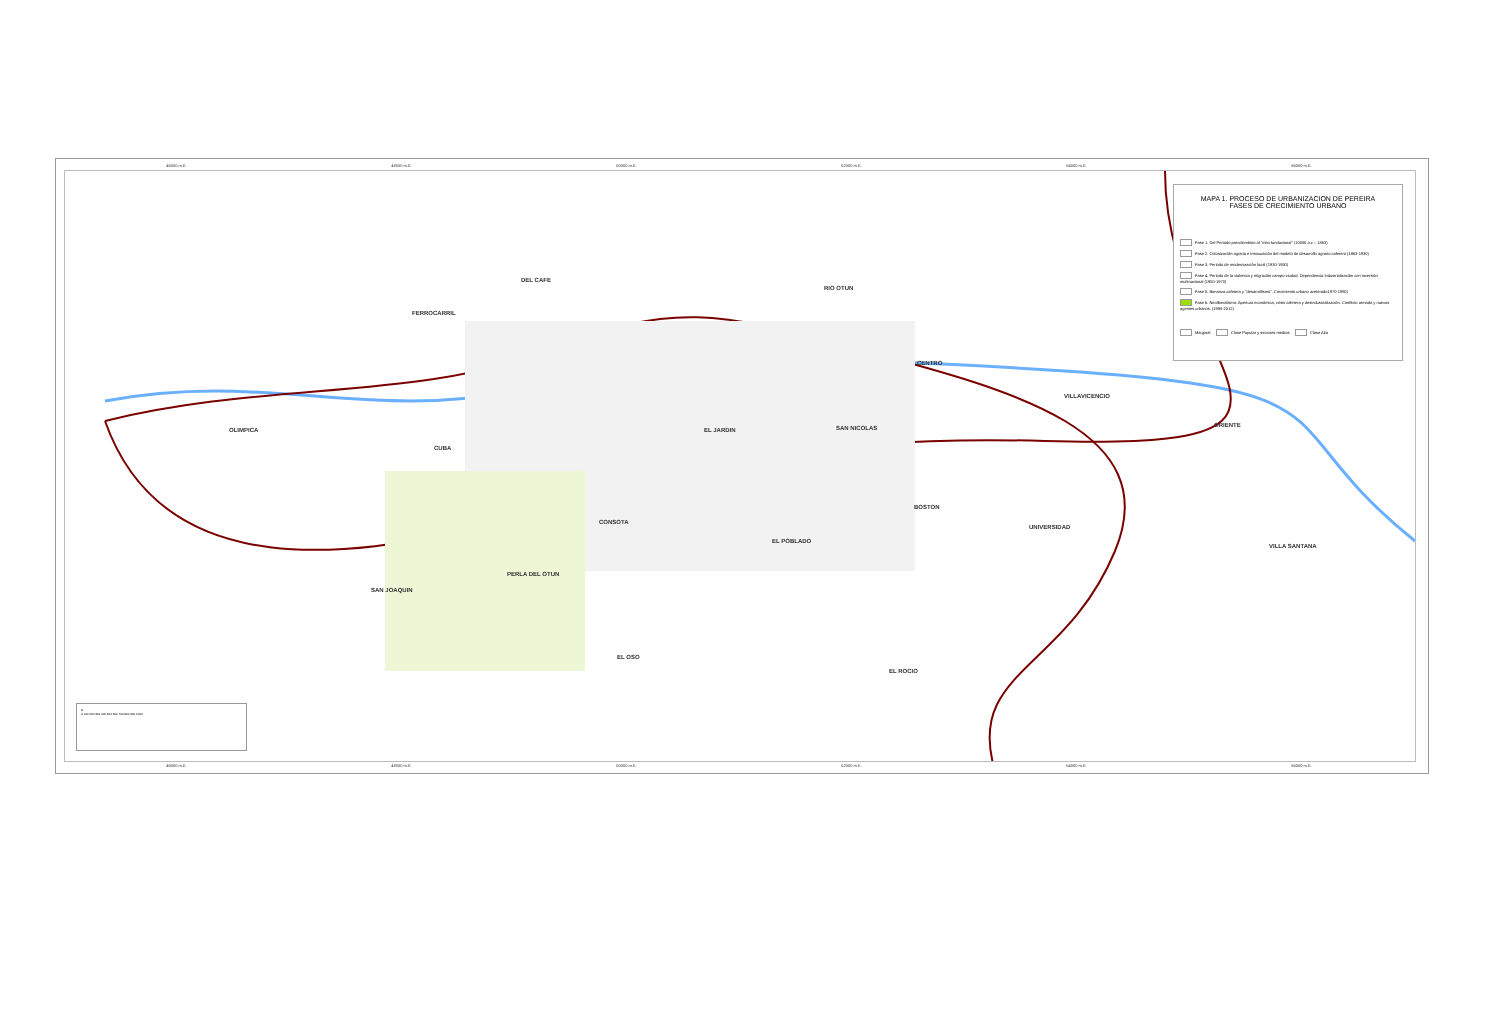46000 m.E. 48000 m.E. 50000 m.E. 52000 m.E. 54000 m.E. 56000 m.E.
DEL CAFE
FERROCARRIL
RIO OTUN
CENTRO
VILLAVICENCIO
ORIENTE
OLIMPICA
CUBA
EL JARDIN SAN NICOLAS
CONSOTA
BOSTON
UNIVERSIDAD
EL POBLADO
VILLA SANTANA
PERLA DEL OTUN
SAN JOAQUIN
EL OSO
EL ROCIO
MAPA 1. PROCESO DE URBANIZACION DE PEREIRA
FASES DE CRECIMIENTO URBANO
Fase 1. Del Periodo precolombino al "mito fundacional" (10000 a.c – 1863)
Fase 2. Colonización agraria e instauración del modelo de desarrollo agrario cafetero (1863-1930)
Fase 3. Periodo de modernización local (1930-1950)
Fase 4. Periodo de la violencia y migración campo-ciudad. Dependencia Industrialización con inversión multinacional (1950-1970)
Fase 5. Bonanza cafetera y "desarrollismo". Crecimiento urbano acelerado1970-1990)
Fase 6. Neoliberalismo: Apertura económica, crisis cafetera y desindustrialización. Conflicto armado y nuevos agentes urbanos. (1990-2012)
Marginal Clase Popular y sectores medios Clase Alta
N
0 100 200 300 400 500 600 700 800 900 1000
46000 m.E. 48000 m.E. 50000 m.E. 52000 m.E. 54000 m.E. 56000 m.E.